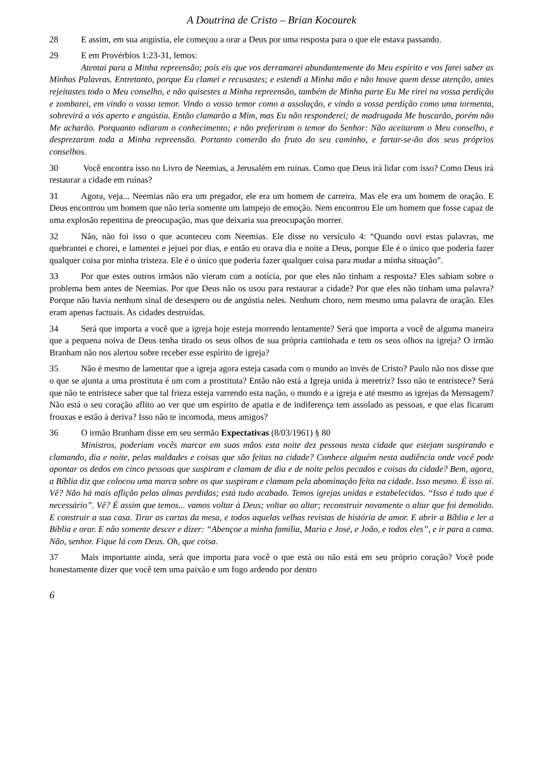A Doutrina de Cristo – Brian Kocourek
28 E assim, em sua angústia, ele começou a orar a Deus por uma resposta para o que ele estava passando.
29 E em Provérbios 1:23-31, lemos:
Atentai para a Minha repreensão; pois eis que vos derramarei abundantemente do Meu espírito e vos farei saber as Minhas Palavras. Entretanto, porque Eu clamei e recusastes; e estendi a Minha mão e não houve quem desse atenção, antes rejeitastes todo o Meu conselho, e não quisestes a Minha repreensão, também de Minha parte Eu Me rirei na vossa perdição e zombarei, em vindo o vosso temor. Vindo o vosso temor como a assolação, e vindo a vossa perdição como uma tormenta, sobrevirá a vós aperto e angústia. Então clamarão a Mim, mas Eu não responderei; de madrugada Me buscarão, porém não Me acharão. Porquanto odiaram o conhecimento; e não preferiram o temor do Senhor: Não aceitaram o Meu conselho, e desprezaram toda a Minha repreensão. Portanto comerão do fruto do seu caminho, e fartar-se-ão dos seus próprios conselhos.
30 Você encontra isso no Livro de Neemias, a Jerusalém em ruínas. Como que Deus irá lidar com isso? Como Deus irá restaurar a cidade em ruínas?
31 Agora, veja... Neemias não era um pregador, ele era um homem de carreira. Mas ele era um homem de oração. E Deus encontrou um homem que não teria somente um lampejo de emoção. Nem encontrou Ele um homem que fosse capaz de uma explosão repentina de preocupação, mas que deixaria sua preocupação morrer.
32 Não, não foi isso o que aconteceu com Neemias. Ele disse no versículo 4: “Quando ouvi estas palavras, me quebrantei e chorei, e lamentei e jejuei por dias, e então eu orava dia e noite a Deus, porque Ele é o único que poderia fazer qualquer coisa por minha tristeza. Ele é o único que poderia fazer qualquer coisa para mudar a minha situação”.
33 Por que estes outros irmãos não vieram com a notícia, por que eles não tinham a resposta? Eles sabiam sobre o problema bem antes de Neemias. Por que Deus não os usou para restaurar a cidade? Por que eles não tinham uma palavra? Porque não havia nenhum sinal de desespero ou de angústia neles. Nenhum choro, nem mesmo uma palavra de oração. Eles eram apenas factuais. As cidades destruídas.
34 Será que importa a você que a igreja hoje esteja morrendo lentamente? Será que importa a você de alguma maneira que a pequena noiva de Deus tenha tirado os seus olhos de sua própria caminhada e tem os seus olhos na igreja? O irmão Branham não nos alertou sobre receber esse espírito de igreja?
35 Não é mesmo de lamentar que a igreja agora esteja casada com o mundo ao invés de Cristo? Paulo não nos disse que o que se ajunta a uma prostituta é um com a prostituta? Então não está a Igreja unida à meretriz? Isso não te entristece? Será que não te entristece saber que tal frieza esteja varrendo esta nação, o mundo e a igreja e até mesmo as igrejas da Mensagem? Não está o seu coração aflito ao ver que um espírito de apatia e de indiferença tem assolado as pessoas, e que elas ficaram frouxas e estão à deriva? Isso não te incomoda, meus amigos?
36 O irmão Branham disse em seu sermão Expectativas (8/03/1961) § 80
Ministros, poderiam vocês marcar em suas mãos esta noite dez pessoas nesta cidade que estejam suspirando e clamando, dia e noite, pelas maldades e coisas que são feitas na cidade? Conhece alguém nesta audiência onde você pode apontar os dedos em cinco pessoas que suspiram e clamam de dia e de noite pelos pecados e coisas da cidade? Bem, agora, a Bíblia diz que colocou uma marca sobre os que suspiram e clamam pela abominação feita na cidade. Isso mesmo. É isso aí. Vê? Não há mais aflição pelas almas perdidas; está tudo acabado. Temos igrejas unidas e estabelecidas. “Isso é tudo que é necessário”. Vê? É assim que temos... vamos voltar à Deus; voltar ao altar; reconstruir novamente o altar que foi demolido. E construir a sua casa. Tirar as cartas da mesa, e todos aquelas velhas revistas de história de amor. E abrir a Bíblia e ler a Bíblia e orar. E não somente descer e dizer: “Abençoe a minha família, Maria e José, e João, e todos eles”, e ir para a cama. Não, senhor. Fique lá com Deus. Oh, que coisa.
37 Mais importante ainda, será que importa para você o que está ou não está em seu próprio coração? Você pode honestamente dizer que você tem uma paixão e um fogo ardendo por dentro
6